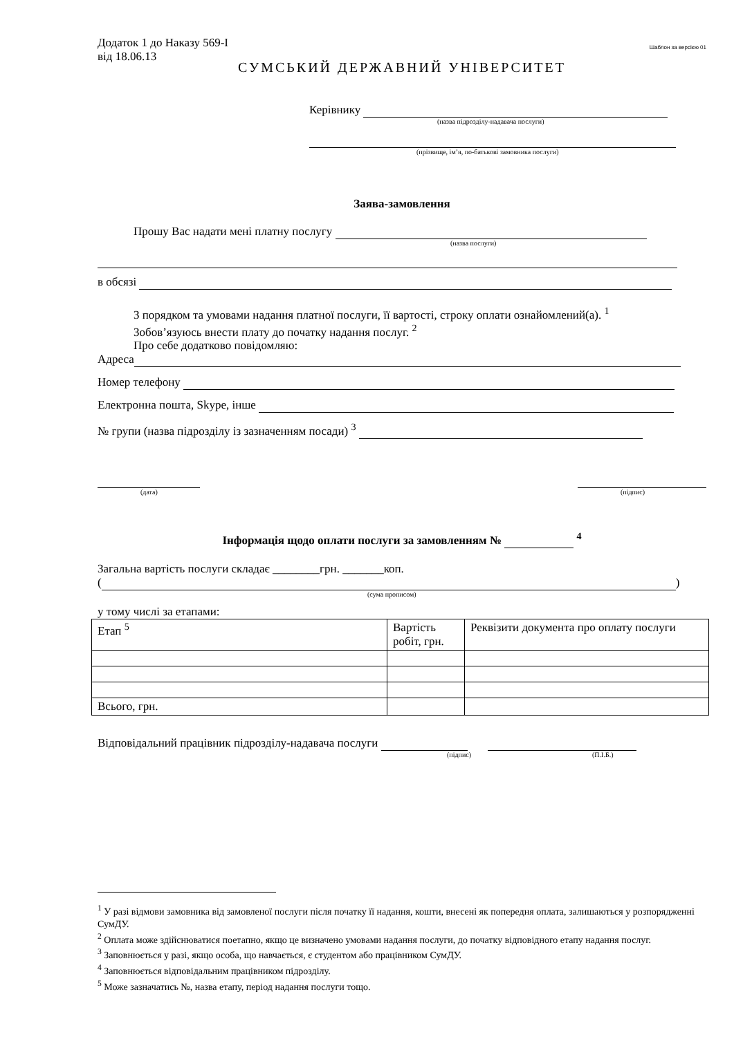Додаток 1 до Наказу 569-І
від 18.06.13
Шаблон за версією 01
СУМСЬКИЙ ДЕРЖАВНИЙ УНІВЕРСИТЕТ
Керівнику
(назва підрозділу-надавача послуги)
(прізвище, ім’я, по-батькові замовника послуги)
Заява-замовлення
Прошу Вас надати мені платну послугу
(назва послуги)
в обсязі
З порядком та умовами надання платної послуги, її вартості, строку оплати ознайомлений(а). <sup>1</sup>
Зобов’язуюсь внести плату до початку надання послуг. <sup>2</sup>
Про себе додатково повідомляю:
Адреса
Номер телефону
Електронна пошта, Skype, інше
№ групи (назва підрозділу із зазначенням посади) <sup>3</sup>
(дата) (підпис)
Інформація щодо оплати послуги за замовленням № <sup>4</sup>
Загальна вартість послуги складає ________грн. _______коп.
( )
(сума прописом)
у тому числі за етапами:
| Етап <sup>5</sup> | Вартість робіт, грн. | Реквізити документа про оплату послуги |
| Всього, грн. | | |
Відповідальний працівник підрозділу-надавача послуги
(підпис) (П.І.Б.)
<sup>1</sup> У разі відмови замовника від замовленої послуги після початку її надання, кошти, внесені як попередня оплата, залишаються у розпорядженні СумДУ.
<sup>2</sup> Оплата може здійснюватися поетапно, якщо це визначено умовами надання послуги, до початку відповідного етапу надання послуг.
<sup>3</sup> Заповнюється у разі, якщо особа, що навчається, є студентом або працівником СумДУ.
<sup>4</sup> Заповнюється відповідальним працівником підрозділу.
<sup>5</sup> Може зазначатись №, назва етапу, період надання послуги тощо.